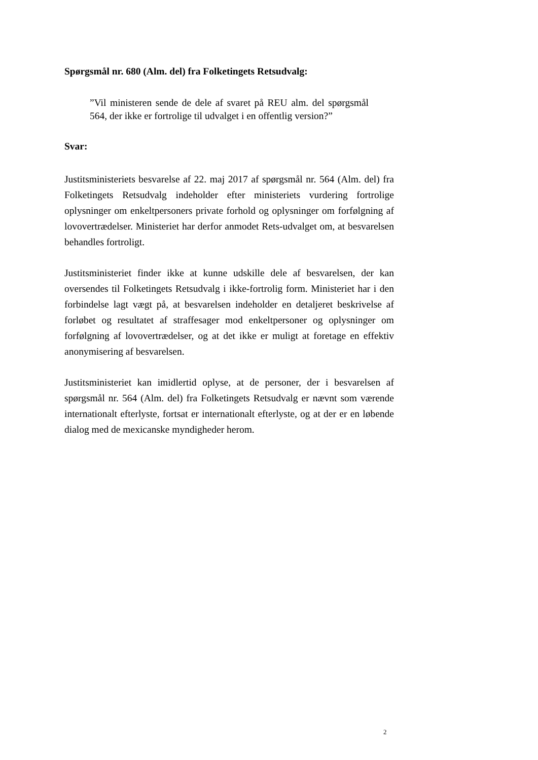Spørgsmål nr. 680 (Alm. del) fra Folketingets Retsudvalg:
”Vil ministeren sende de dele af svaret på REU alm. del spørgsmål 564, der ikke er fortrolige til udvalget i en offentlig version?”
Svar:
Justitsministeriets besvarelse af 22. maj 2017 af spørgsmål nr. 564 (Alm. del) fra Folketingets Retsudvalg indeholder efter ministeriets vurdering fortrolige oplysninger om enkeltpersoners private forhold og oplysninger om forfølgning af lovovertrædelser. Ministeriet har derfor anmodet Rets-udvalget om, at besvarelsen behandles fortroligt.
Justitsministeriet finder ikke at kunne udskille dele af besvarelsen, der kan oversendes til Folketingets Retsudvalg i ikke-fortrolig form. Ministeriet har i den forbindelse lagt vægt på, at besvarelsen indeholder en detaljeret beskrivelse af forløbet og resultatet af straffesager mod enkeltpersoner og oplysninger om forfølgning af lovovertrædelser, og at det ikke er muligt at foretage en effektiv anonymisering af besvarelsen.
Justitsministeriet kan imidlertid oplyse, at de personer, der i besvarelsen af spørgsmål nr. 564 (Alm. del) fra Folketingets Retsudvalg er nævnt som værende internationalt efterlyste, fortsat er internationalt efterlyste, og at der er en løbende dialog med de mexicanske myndigheder herom.
2